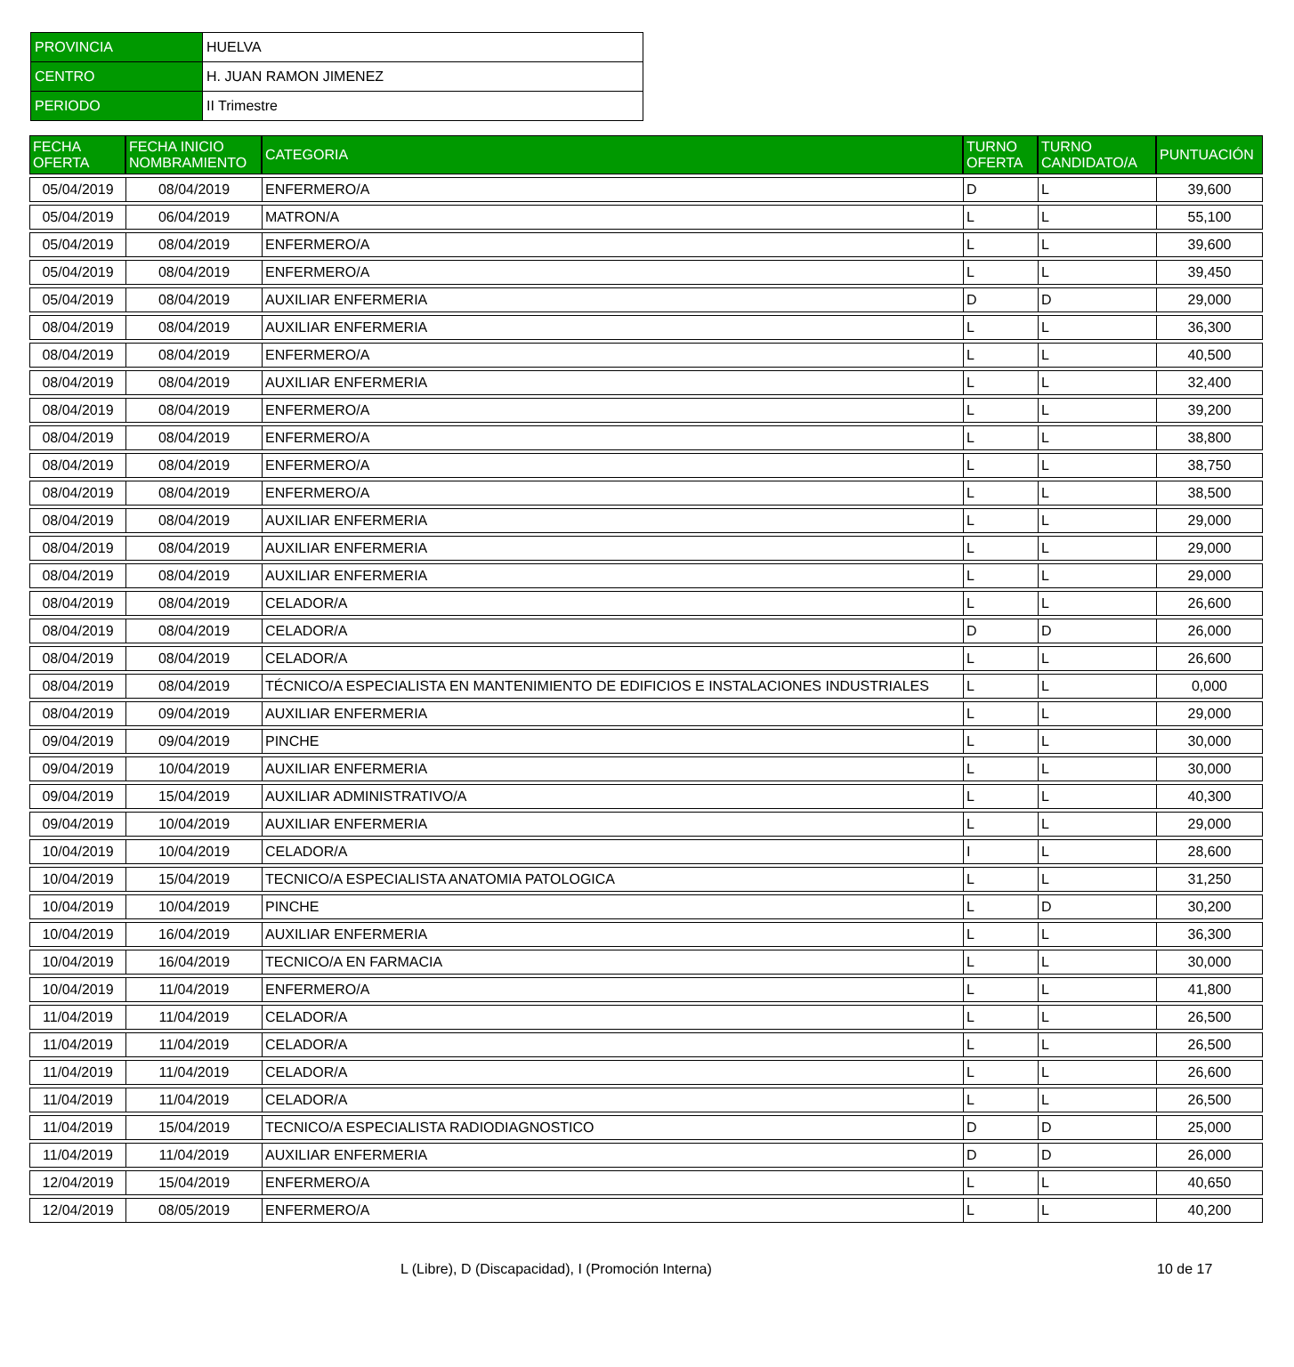| PROVINCIA | HUELVA |
| CENTRO | H. JUAN RAMON JIMENEZ |
| PERIODO | II Trimestre |
| FECHA OFERTA | FECHA INICIO NOMBRAMIENTO | CATEGORIA | TURNO OFERTA | TURNO CANDIDATO/A | PUNTUACIÓN |
| --- | --- | --- | --- | --- | --- |
| 05/04/2019 | 08/04/2019 | ENFERMERO/A | D | L | 39,600 |
| 05/04/2019 | 06/04/2019 | MATRON/A | L | L | 55,100 |
| 05/04/2019 | 08/04/2019 | ENFERMERO/A | L | L | 39,600 |
| 05/04/2019 | 08/04/2019 | ENFERMERO/A | L | L | 39,450 |
| 05/04/2019 | 08/04/2019 | AUXILIAR ENFERMERIA | D | D | 29,000 |
| 08/04/2019 | 08/04/2019 | AUXILIAR ENFERMERIA | L | L | 36,300 |
| 08/04/2019 | 08/04/2019 | ENFERMERO/A | L | L | 40,500 |
| 08/04/2019 | 08/04/2019 | AUXILIAR ENFERMERIA | L | L | 32,400 |
| 08/04/2019 | 08/04/2019 | ENFERMERO/A | L | L | 39,200 |
| 08/04/2019 | 08/04/2019 | ENFERMERO/A | L | L | 38,800 |
| 08/04/2019 | 08/04/2019 | ENFERMERO/A | L | L | 38,750 |
| 08/04/2019 | 08/04/2019 | ENFERMERO/A | L | L | 38,500 |
| 08/04/2019 | 08/04/2019 | AUXILIAR ENFERMERIA | L | L | 29,000 |
| 08/04/2019 | 08/04/2019 | AUXILIAR ENFERMERIA | L | L | 29,000 |
| 08/04/2019 | 08/04/2019 | AUXILIAR ENFERMERIA | L | L | 29,000 |
| 08/04/2019 | 08/04/2019 | CELADOR/A | L | L | 26,600 |
| 08/04/2019 | 08/04/2019 | CELADOR/A | D | D | 26,000 |
| 08/04/2019 | 08/04/2019 | CELADOR/A | L | L | 26,600 |
| 08/04/2019 | 08/04/2019 | TÉCNICO/A ESPECIALISTA EN MANTENIMIENTO DE EDIFICIOS E INSTALACIONES INDUSTRIALES | L | L | 0,000 |
| 08/04/2019 | 09/04/2019 | AUXILIAR ENFERMERIA | L | L | 29,000 |
| 09/04/2019 | 09/04/2019 | PINCHE | L | L | 30,000 |
| 09/04/2019 | 10/04/2019 | AUXILIAR ENFERMERIA | L | L | 30,000 |
| 09/04/2019 | 15/04/2019 | AUXILIAR ADMINISTRATIVO/A | L | L | 40,300 |
| 09/04/2019 | 10/04/2019 | AUXILIAR ENFERMERIA | L | L | 29,000 |
| 10/04/2019 | 10/04/2019 | CELADOR/A | I | L | 28,600 |
| 10/04/2019 | 15/04/2019 | TECNICO/A ESPECIALISTA ANATOMIA PATOLOGICA | L | L | 31,250 |
| 10/04/2019 | 10/04/2019 | PINCHE | L | D | 30,200 |
| 10/04/2019 | 16/04/2019 | AUXILIAR ENFERMERIA | L | L | 36,300 |
| 10/04/2019 | 16/04/2019 | TECNICO/A EN FARMACIA | L | L | 30,000 |
| 10/04/2019 | 11/04/2019 | ENFERMERO/A | L | L | 41,800 |
| 11/04/2019 | 11/04/2019 | CELADOR/A | L | L | 26,500 |
| 11/04/2019 | 11/04/2019 | CELADOR/A | L | L | 26,500 |
| 11/04/2019 | 11/04/2019 | CELADOR/A | L | L | 26,600 |
| 11/04/2019 | 11/04/2019 | CELADOR/A | L | L | 26,500 |
| 11/04/2019 | 15/04/2019 | TECNICO/A ESPECIALISTA RADIODIAGNOSTICO | D | D | 25,000 |
| 11/04/2019 | 11/04/2019 | AUXILIAR ENFERMERIA | D | D | 26,000 |
| 12/04/2019 | 15/04/2019 | ENFERMERO/A | L | L | 40,650 |
| 12/04/2019 | 08/05/2019 | ENFERMERO/A | L | L | 40,200 |
L (Libre), D (Discapacidad), I (Promoción Interna) 10 de 17